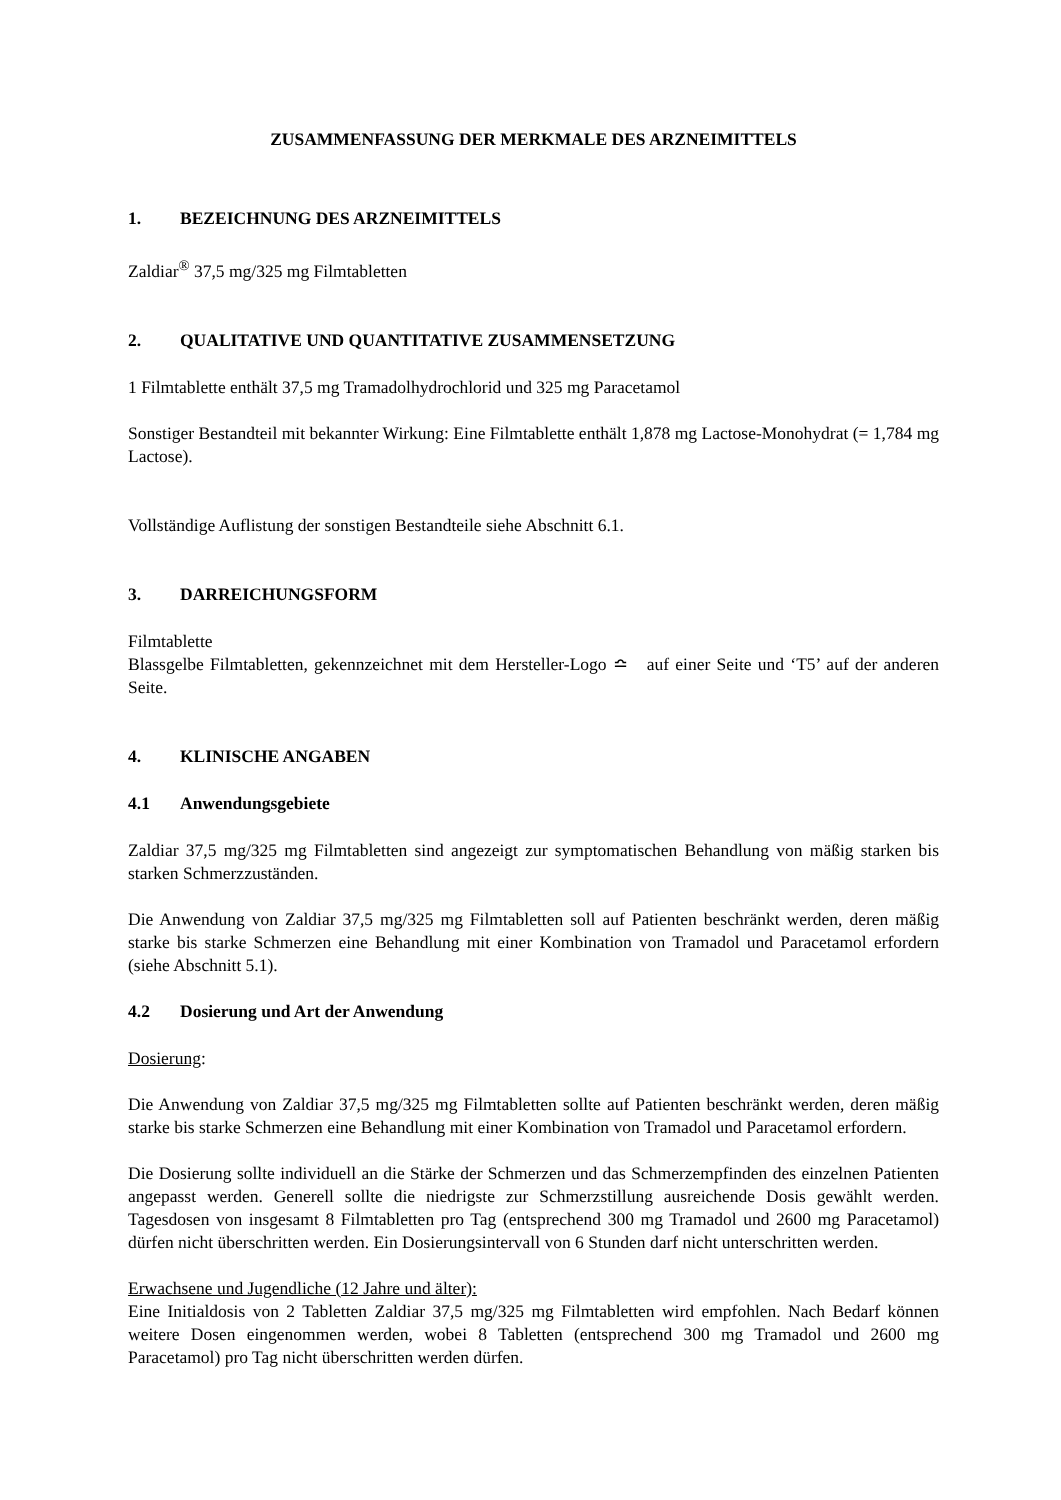ZUSAMMENFASSUNG DER MERKMALE DES ARZNEIMITTELS
1. BEZEICHNUNG DES ARZNEIMITTELS
Zaldiar<sup>®</sup> 37,5 mg/325 mg Filmtabletten
2. QUALITATIVE UND QUANTITATIVE ZUSAMMENSETZUNG
1 Filmtablette enthält 37,5 mg Tramadolhydrochlorid und 325 mg Paracetamol
Sonstiger Bestandteil mit bekannter Wirkung: Eine Filmtablette enthält 1,878 mg Lactose-Monohydrat (= 1,784 mg Lactose).
Vollständige Auflistung der sonstigen Bestandteile siehe Abschnitt 6.1.
3. DARREICHUNGSFORM
Filmtablette
Blassgelbe Filmtabletten, gekennzeichnet mit dem Hersteller-Logo ≏ auf einer Seite und ‘T5’ auf der anderen Seite.
4. KLINISCHE ANGABEN
4.1 Anwendungsgebiete
Zaldiar 37,5 mg/325 mg Filmtabletten sind angezeigt zur symptomatischen Behandlung von mäßig starken bis starken Schmerzzuständen.
Die Anwendung von Zaldiar 37,5 mg/325 mg Filmtabletten soll auf Patienten beschränkt werden, deren mäßig starke bis starke Schmerzen eine Behandlung mit einer Kombination von Tramadol und Paracetamol erfordern (siehe Abschnitt 5.1).
4.2 Dosierung und Art der Anwendung
Dosierung:
Die Anwendung von Zaldiar 37,5 mg/325 mg Filmtabletten sollte auf Patienten beschränkt werden, deren mäßig starke bis starke Schmerzen eine Behandlung mit einer Kombination von Tramadol und Paracetamol erfordern.
Die Dosierung sollte individuell an die Stärke der Schmerzen und das Schmerzempfinden des einzelnen Patienten angepasst werden. Generell sollte die niedrigste zur Schmerzstillung ausreichende Dosis gewählt werden. Tagesdosen von insgesamt 8 Filmtabletten pro Tag (entsprechend 300 mg Tramadol und 2600 mg Paracetamol) dürfen nicht überschritten werden. Ein Dosierungsintervall von 6 Stunden darf nicht unterschritten werden.
Erwachsene und Jugendliche (12 Jahre und älter):
Eine Initialdosis von 2 Tabletten Zaldiar 37,5 mg/325 mg Filmtabletten wird empfohlen. Nach Bedarf können weitere Dosen eingenommen werden, wobei 8 Tabletten (entsprechend 300 mg Tramadol und 2600 mg Paracetamol) pro Tag nicht überschritten werden dürfen.